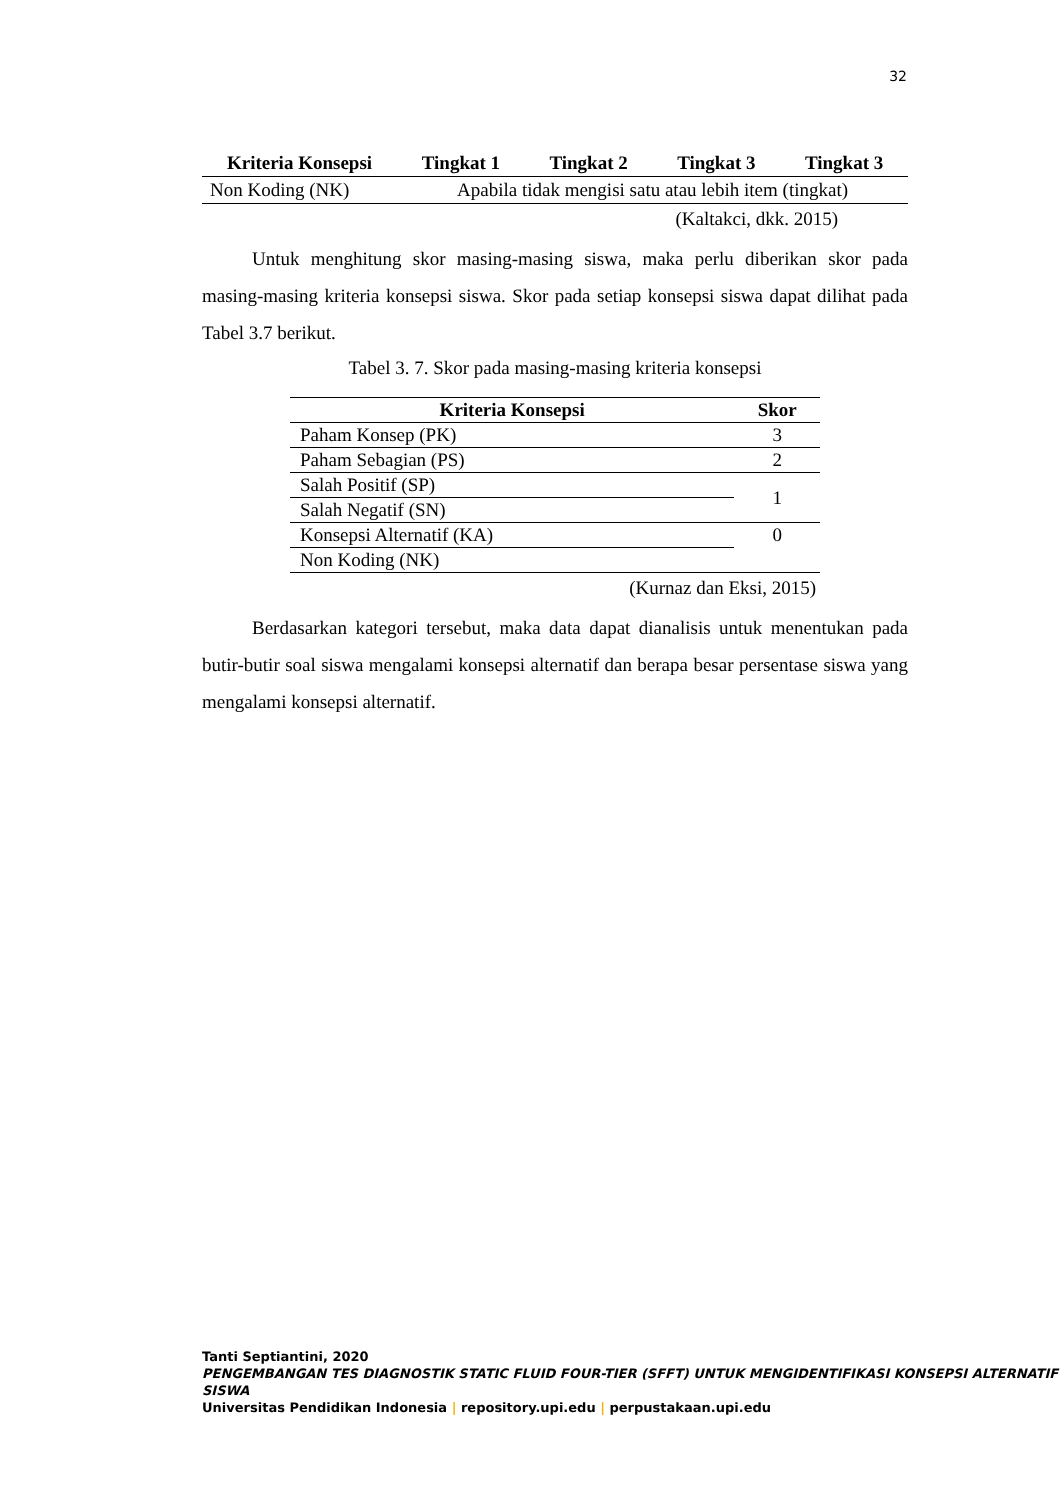32
| Kriteria Konsepsi | Tingkat 1 | Tingkat 2 | Tingkat 3 | Tingkat 3 |
| --- | --- | --- | --- | --- |
| Non Koding (NK) | Apabila tidak mengisi satu atau lebih item (tingkat) | | | |
(Kaltakci, dkk. 2015)
Untuk menghitung skor masing-masing siswa, maka perlu diberikan skor pada masing-masing kriteria konsepsi siswa. Skor pada setiap konsepsi siswa dapat dilihat pada Tabel 3.7 berikut.
Tabel 3. 7. Skor pada masing-masing kriteria konsepsi
| Kriteria Konsepsi | Skor |
| --- | --- |
| Paham Konsep (PK) | 3 |
| Paham Sebagian (PS) | 2 |
| Salah Positif (SP) | 1 |
| Salah Negatif (SN) | |
| Konsepsi Alternatif (KA) | 0 |
| Non Koding (NK) | |
(Kurnaz dan Eksi, 2015)
Berdasarkan kategori tersebut, maka data dapat dianalisis untuk menentukan pada butir-butir soal siswa mengalami konsepsi alternatif dan berapa besar persentase siswa yang mengalami konsepsi alternatif.
Tanti Septiantini, 2020
PENGEMBANGAN TES DIAGNOSTIK STATIC FLUID FOUR-TIER (SFFT) UNTUK MENGIDENTIFIKASI KONSEPSI ALTERNATIF SISWA
Universitas Pendidikan Indonesia | repository.upi.edu | perpustakaan.upi.edu